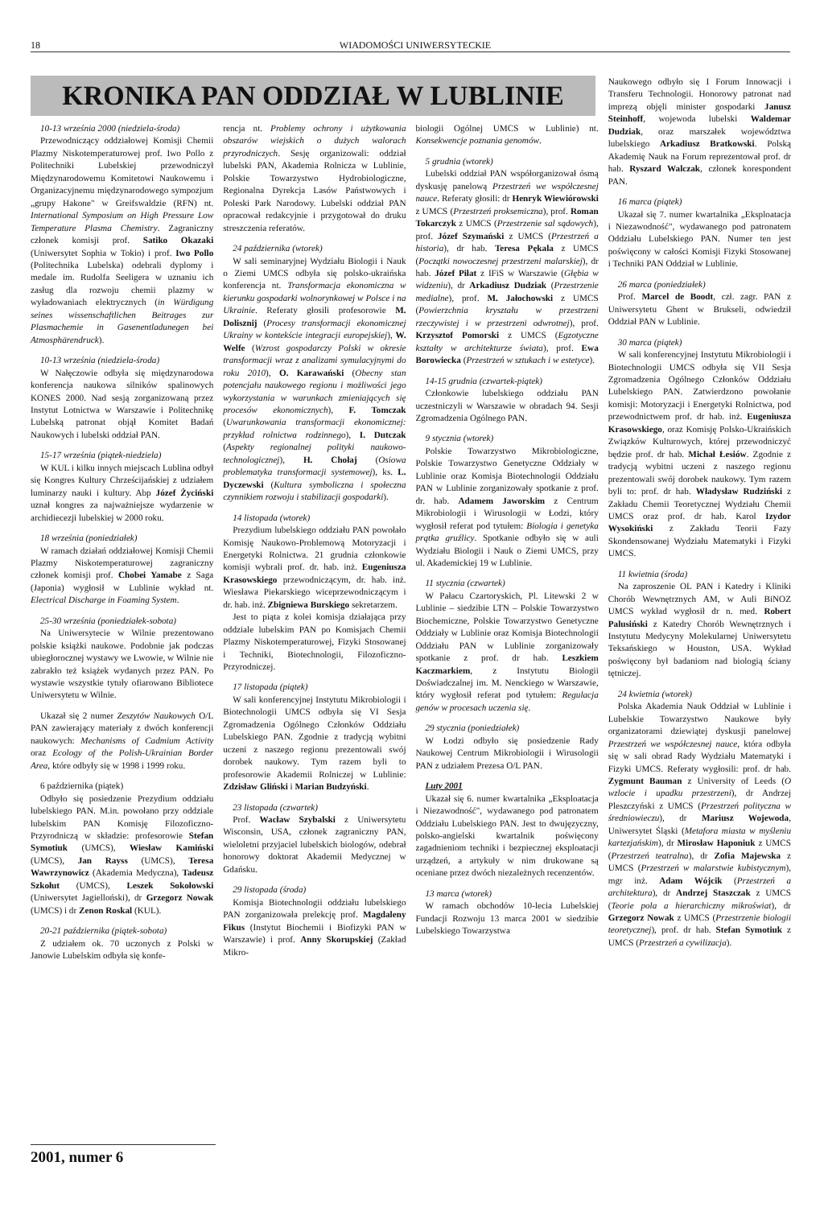18
WIADOMOŚCI UNIWERSYTECKIE
KRONIKA PAN ODDZIAŁ W LUBLINIE
10-13 września 2000 (niedziela-środa)
Przewodniczący oddziałowej Komisji Chemii Plazmy Niskotemperaturowej prof. Iwo Pollo z Politechniki Lubelskiej przewodniczył Międzynarodowemu Komitetowi Naukowemu i Organizacyjnemu międzynarodowego sympozjum „grupy Hakone" w Greifswaldzie (RFN) nt. International Symposium on High Pressure Low Temperature Plasma Chemistry. Zagraniczny członek komisji prof. Satiko Okazaki (Uniwersytet Sophia w Tokio) i prof. Iwo Pollo (Politechnika Lubelska) odebrali dyplomy i medale im. Rudolfa Seeligera w uznaniu ich zasług dla rozwoju chemii plazmy w wyładowaniach elektrycznych (in Würdigung seines wissenschaftlichen Beitrages zur Plasmachemie in Gasenentladunegen bei Atmosphärendruck).
10-13 września (niedziela-środa)
W Nałęczowie odbyła się międzynarodowa konferencja naukowa silników spalinowych KONES 2000. Nad sesją zorganizowaną przez Instytut Lotnictwa w Warszawie i Politechnikę Lubelską patronat objął Komitet Badań Naukowych i lubelski oddział PAN.
15-17 września (piątek-niedziela)
W KUL i kilku innych miejscach Lublina odbył się Kongres Kultury Chrześcijańskiej z udziałem luminarzy nauki i kultury. Abp Józef Życiński uznał kongres za najważniejsze wydarzenie w archidiecezji lubelskiej w 2000 roku.
18 września (poniedziałek)
W ramach działań oddziałowej Komisji Chemii Plazmy Niskotemperaturowej zagraniczny członek komisji prof. Chobei Yamabe z Saga (Japonia) wygłosił w Lublinie wykład nt. Electrical Discharge in Foaming System.
25-30 września (poniedziałek-sobota)
Na Uniwersytecie w Wilnie prezentowano polskie książki naukowe. Podobnie jak podczas ubiegłorocznej wystawy we Lwowie, w Wilnie nie zabrakło też książek wydanych przez PAN. Po wystawie wszystkie tytuły ofiarowano Bibliotece Uniwersytetu w Wilnie.
Ukazał się 2 numer Zeszytów Naukowych O/L PAN zawierający materiały z dwóch konferencji naukowych: Mechanisms of Cadmium Activity oraz Ecology of the Polish-Ukrainian Border Area, które odbyły się w 1998 i 1999 roku.
6 października (piątek)
Odbyło się posiedzenie Prezydium oddziału lubelskiego PAN. M.in. powołano przy oddziale lubelskim PAN Komisję Filozoficzno-Przyrodniczą w składzie: profesorowie Stefan Symotiuk (UMCS), Wiesław Kamiński (UMCS), Jan Rayss (UMCS), Teresa Wawrzynowicz (Akademia Medyczna), Tadeusz Szkołut (UMCS), Leszek Sokołowski (Uniwersytet Jagielloński), dr Grzegorz Nowak (UMCS) i dr Zenon Roskal (KUL).
20-21 października (piątek-sobota)
Z udziałem ok. 70 uczonych z Polski w Janowie Lubelskim odbyła się konfe-
rencja nt. Problemy ochrony i użytkowania obszarów wiejskich o dużych walorach przyrodniczych. Sesję organizowali: oddział lubelski PAN, Akademia Rolnicza w Lublinie, Polskie Towarzystwo Hydrobiologiczne, Regionalna Dyrekcja Lasów Państwowych i Poleski Park Narodowy. Lubelski oddział PAN opracował redakcyjnie i przygotował do druku streszczenia referatów.
24 października (wtorek)
W sali seminaryjnej Wydziału Biologii i Nauk o Ziemi UMCS odbyła się polsko-ukraińska konferencja nt. Transformacja ekonomiczna w kierunku gospodarki wolnorynkowej w Polsce i na Ukrainie. Referaty głosili profesorowie M. Dolisznij (Procesy transformacji ekonomicznej Ukrainy w kontekście integracji europejskiej), W. Welfe (Wzrost gospodarczy Polski w okresie transformacji wraz z analizami symulacyjnymi do roku 2010), O. Karawański (Obecny stan potencjału naukowego regionu i możliwości jego wykorzystania w warunkach zmieniających się procesów ekonomicznych), F. Tomczak (Uwarunkowania transformacji ekonomicznej: przykład rolnictwa rodzinnego), I. Dutczak (Aspekty regionalnej polityki naukowo-technologicznej), H. Chołaj (Osiowa problematyka transformacji systemowej), ks. L. Dyczewski (Kultura symboliczna i społeczna czynnikiem rozwoju i stabilizacji gospodarki).
14 listopada (wtorek)
Prezydium lubelskiego oddziału PAN powołało Komisję Naukowo-Problemową Motoryzacji i Energetyki Rolnictwa. 21 grudnia członkowie komisji wybrali prof. dr. hab. inż. Eugeniusza Krasowskiego przewodniczącym, dr. hab. inż. Wiesława Piekarskiego wiceprzewodniczącym i dr. hab. inż. Zbigniewa Burskiego sekretarzem.
Jest to piąta z kolei komisja działająca przy oddziale lubelskim PAN po Komisjach Chemii Plazmy Niskotemperaturowej, Fizyki Stosowanej i Techniki, Biotechnologii, Filozoficzno-Przyrodniczej.
17 listopada (piątek)
W sali konferencyjnej Instytutu Mikrobiologii i Biotechnologii UMCS odbyła się VI Sesja Zgromadzenia Ogólnego Członków Oddziału Lubelskiego PAN. Zgodnie z tradycją wybitni uczeni z naszego regionu prezentowali swój dorobek naukowy. Tym razem byli to profesorowie Akademii Rolniczej w Lublinie: Zdzisław Gliński i Marian Budzyński.
23 listopada (czwartek)
Prof. Wacław Szybalski z Uniwersytetu Wisconsin, USA, członek zagraniczny PAN, wieloletni przyjaciel lubelskich biologów, odebrał honorowy doktorat Akademii Medycznej w Gdańsku.
29 listopada (środa)
Komisja Biotechnologii oddziału lubelskiego PAN zorganizowała prelekcję prof. Magdaleny Fikus (Instytut Biochemii i Biofizyki PAN w Warszawie) i prof. Anny Skorupskiej (Zakład Mikro-
biologii Ogólnej UMCS w Lublinie) nt. Konsekwencje poznania genomów.
5 grudnia (wtorek)
Lubelski oddział PAN współorganizował ósmą dyskusję panelową Przestrzeń we współczesnej nauce. Referaty głosili: dr Henryk Wiewiórowski z UMCS (Przestrzeń proksemiczna), prof. Roman Tokarczyk z UMCS (Przestrzenie sal sądowych), prof. Józef Szymański z UMCS (Przestrzeń a historia), dr hab. Teresa Pękala z UMCS (Początki nowoczesnej przestrzeni malarskiej), dr hab. Józef Piłat z IFiS w Warszawie (Głębia w widzeniu), dr Arkadiusz Dudziak (Przestrzenie medialne), prof. M. Jałochowski z UMCS (Powierzchnia kryształu w przestrzeni rzeczywistej i w przestrzeni odwrotnej), prof. Krzysztof Pomorski z UMCS (Egzotyczne kształty w architekturze świata), prof. Ewa Borowiecka (Przestrzeń w sztukach i w estetyce).
14-15 grudnia (czwartek-piątek)
Członkowie lubelskiego oddziału PAN uczestniczyli w Warszawie w obradach 94. Sesji Zgromadzenia Ogólnego PAN.
9 stycznia (wtorek)
Polskie Towarzystwo Mikrobiologiczne, Polskie Towarzystwo Genetyczne Oddziały w Lublinie oraz Komisja Biotechnologii Oddziału PAN w Lublinie zorganizowały spotkanie z prof. dr. hab. Adamem Jaworskim z Centrum Mikrobiologii i Wirusologii w Łodzi, który wygłosił referat pod tytułem: Biologia i genetyka prątka gruźlicy. Spotkanie odbyło się w auli Wydziału Biologii i Nauk o Ziemi UMCS, przy ul. Akademickiej 19 w Lublinie.
11 stycznia (czwartek)
W Pałacu Czartoryskich, Pl. Litewski 2 w Lublinie – siedzibie LTN – Polskie Towarzystwo Biochemiczne, Polskie Towarzystwo Genetyczne Oddziały w Lublinie oraz Komisja Biotechnologii Oddziału PAN w Lublinie zorganizowały spotkanie z prof. dr hab. Leszkiem Kaczmarkiem, z Instytutu Biologii Doświadczalnej im. M. Nenckiego w Warszawie, który wygłosił referat pod tytułem: Regulacja genów w procesach uczenia się.
29 stycznia (poniedziałek)
W Łodzi odbyło się posiedzenie Rady Naukowej Centrum Mikrobiologii i Wirusologii PAN z udziałem Prezesa O/L PAN.
Luty 2001
Ukazał się 6. numer kwartalnika „Eksploatacja i Niezawodność", wydawanego pod patronatem Oddziału Lubelskiego PAN. Jest to dwujęzyczny, polsko-angielski kwartalnik poświęcony zagadnieniom techniki i bezpiecznej eksploatacji urządzeń, a artykuły w nim drukowane są oceniane przez dwóch niezależnych recenzentów.
13 marca (wtorek)
W ramach obchodów 10-lecia Lubelskiej Fundacji Rozwoju 13 marca 2001 w siedzibie Lubelskiego Towarzystwa
Naukowego odbyło się I Forum Innowacji i Transferu Technologii. Honorowy patronat nad imprezą objęli minister gospodarki Janusz Steinhoff, wojewoda lubelski Waldemar Dudziak, oraz marszałek województwa lubelskiego Arkadiusz Bratkowski. Polską Akademię Nauk na Forum reprezentował prof. dr hab. Ryszard Walczak, członek korespondent PAN.
16 marca (piątek)
Ukazał się 7. numer kwartalnika „Eksploatacja i Niezawodność", wydawanego pod patronatem Oddziału Lubelskiego PAN. Numer ten jest poświęcony w całości Komisji Fizyki Stosowanej i Techniki PAN Oddział w Lublinie.
26 marca (poniedziałek)
Prof. Marcel de Boodt, czł. zagr. PAN z Uniwersytetu Ghent w Brukseli, odwiedził Oddział PAN w Lublinie.
30 marca (piątek)
W sali konferencyjnej Instytutu Mikrobiologii i Biotechnologii UMCS odbyła się VII Sesja Zgromadzenia Ogólnego Członków Oddziału Lubelskiego PAN. Zatwierdzono powołanie komisji: Motoryzacji i Energetyki Rolnictwa, pod przewodnictwem prof. dr hab. inż. Eugeniusza Krasowskiego, oraz Komisję Polsko-Ukraińskich Związków Kulturowych, której przewodniczyć będzie prof. dr hab. Michał Łesiów. Zgodnie z tradycją wybitni uczeni z naszego regionu prezentowali swój dorobek naukowy. Tym razem byli to: prof. dr hab. Władysław Rudziński z Zakładu Chemii Teoretycznej Wydziału Chemii UMCS oraz prof. dr hab. Karol Izydor Wysokiński z Zakładu Teorii Fazy Skondensowanej Wydziału Matematyki i Fizyki UMCS.
11 kwietnia (środa)
Na zaproszenie OL PAN i Katedry i Kliniki Chorób Wewnętrznych AM, w Auli BiNOZ UMCS wykład wygłosił dr n. med. Robert Palusiński z Katedry Chorób Wewnętrznych i Instytutu Medycyny Molekularnej Uniwersytetu Teksańskiego w Houston, USA. Wykład poświęcony był badaniom nad biologią ściany tętniczej.
24 kwietnia (wtorek)
Polska Akademia Nauk Oddział w Lublinie i Lubelskie Towarzystwo Naukowe były organizatorami dziewiątej dyskusji panelowej Przestrzeń we współczesnej nauce, która odbyła się w sali obrad Rady Wydziału Matematyki i Fizyki UMCS. Referaty wygłosili: prof. dr hab. Zygmunt Bauman z University of Leeds (O wzlocie i upadku przestrzeni), dr Andrzej Pleszczyński z UMCS (Przestrzeń polityczna w średniowieczu), dr Mariusz Wojewoda, Uniwersytet Śląski (Metafora miasta w myśleniu kartezjańskim), dr Mirosław Haponiuk z UMCS (Przestrzeń teatralna), dr Zofia Majewska z UMCS (Przestrzeń w malarstwie kubistycznym), mgr inż. Adam Wójcik (Przestrzeń a architektura), dr Andrzej Staszczak z UMCS (Teorie pola a hierarchiczny mikroświat), dr Grzegorz Nowak z UMCS (Przestrzenie biologii teoretycznej), prof. dr hab. Stefan Symotiuk z UMCS (Przestrzeń a cywilizacja).
2001, numer 6